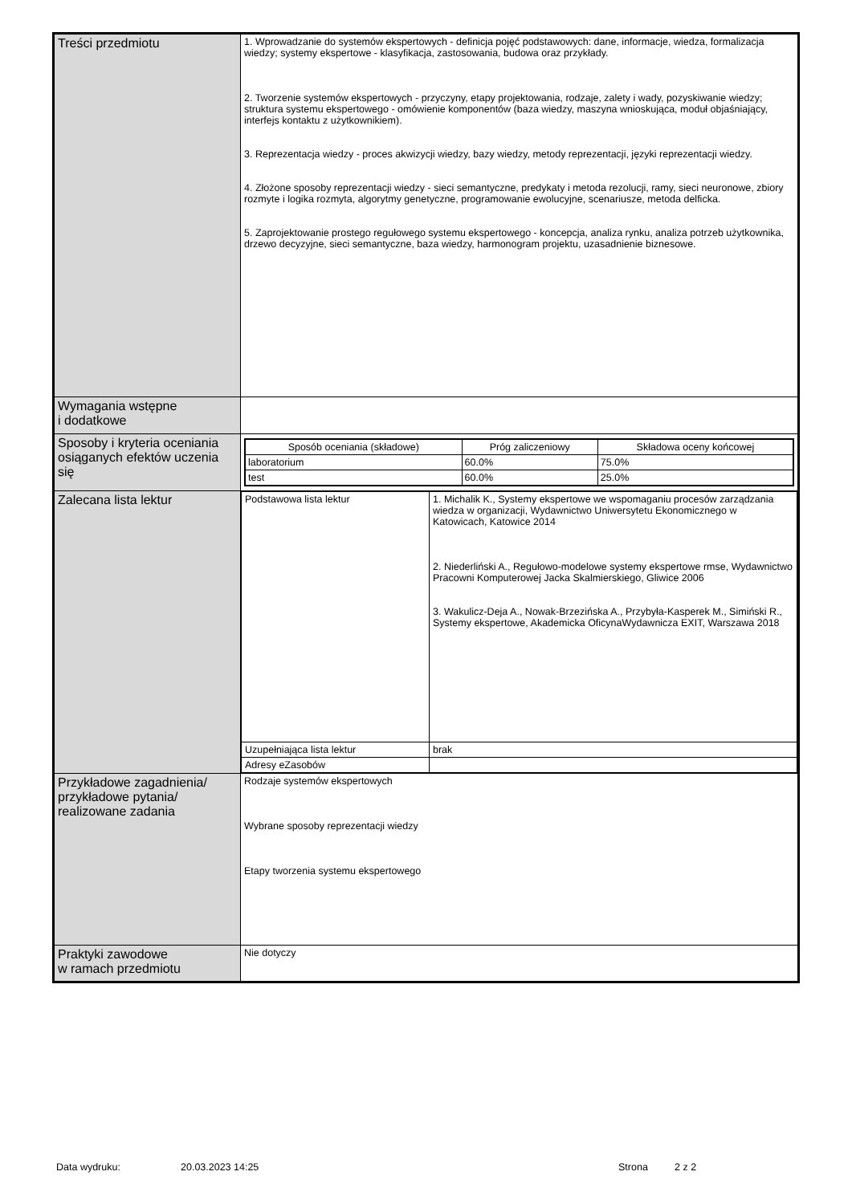| Treści przedmiotu | 1. Wprowadzanie do systemów ekspertowych - definicja pojęć podstawowych: dane, informacje, wiedza, formalizacja wiedzy; systemy ekspertowe - klasyfikacja, zastosowania, budowa oraz przykłady. 2. Tworzenie systemów ekspertowych - przyczyny, etapy projektowania, rodzaje, zalety i wady, pozyskiwanie wiedzy; struktura systemu ekspertowego - omówienie komponentów (baza wiedzy, maszyna wnioskująca, moduł objaśniający, interfejs kontaktu z użytkownikiem). 3. Reprezentacja wiedzy - proces akwizycji wiedzy, bazy wiedzy, metody reprezentacji, języki reprezentacji wiedzy. 4. Złożone sposoby reprezentacji wiedzy - sieci semantyczne, predykaty i metoda rezolucji, ramy, sieci neuronowe, zbiory rozmyte i logika rozmyta, algorytmy genetyczne, programowanie ewolucyjne, scenariusze, metoda delficka. 5. Zaprojektowanie prostego regułowego systemu ekspertowego - koncepcja, analiza rynku, analiza potrzeb użytkownika, drzewo decyzyjne, sieci semantyczne, baza wiedzy, harmonogram projektu, uzasadnienie biznesowe. |
| Wymagania wstępne i dodatkowe | |
| Sposoby i kryteria oceniania osiąganych efektów uczenia się | / Sposób oceniania (składowe) / Próg zaliczeniowy / Składowa oceny końcowej / / --- / --- / --- / / laboratorium / 60.0% / 75.0% / / test / 60.0% / 25.0% / |
| Zalecana lista lektur | / Podstawowa lista lektur / 1. Michalik K., Systemy ekspertowe we wspomaganiu procesów zarządzania wiedza w organizacji, Wydawnictwo Uniwersytetu Ekonomicznego w Katowicach, Katowice 2014 2. Niederliński A., Regułowo-modelowe systemy ekspertowe rmse, Wydawnictwo Pracowni Komputerowej Jacka Skalmierskiego, Gliwice 2006 3. Wakulicz-Deja A., Nowak-Brzezińska A., Przybyła-Kasperek M., Simiński R., Systemy ekspertowe, Akademicka OficynaWydawnicza EXIT, Warszawa 2018 / / Uzupełniająca lista lektur / brak / / Adresy eZasobów / / |
| Przykładowe zagadnienia/ przykładowe pytania/ realizowane zadania | Rodzaje systemów ekspertowych Wybrane sposoby reprezentacji wiedzy Etapy tworzenia systemu ekspertowego |
| Praktyki zawodowe w ramach przedmiotu | Nie dotyczy |
Data wydruku: 20.03.2023 14:25 Strona 2 z 2